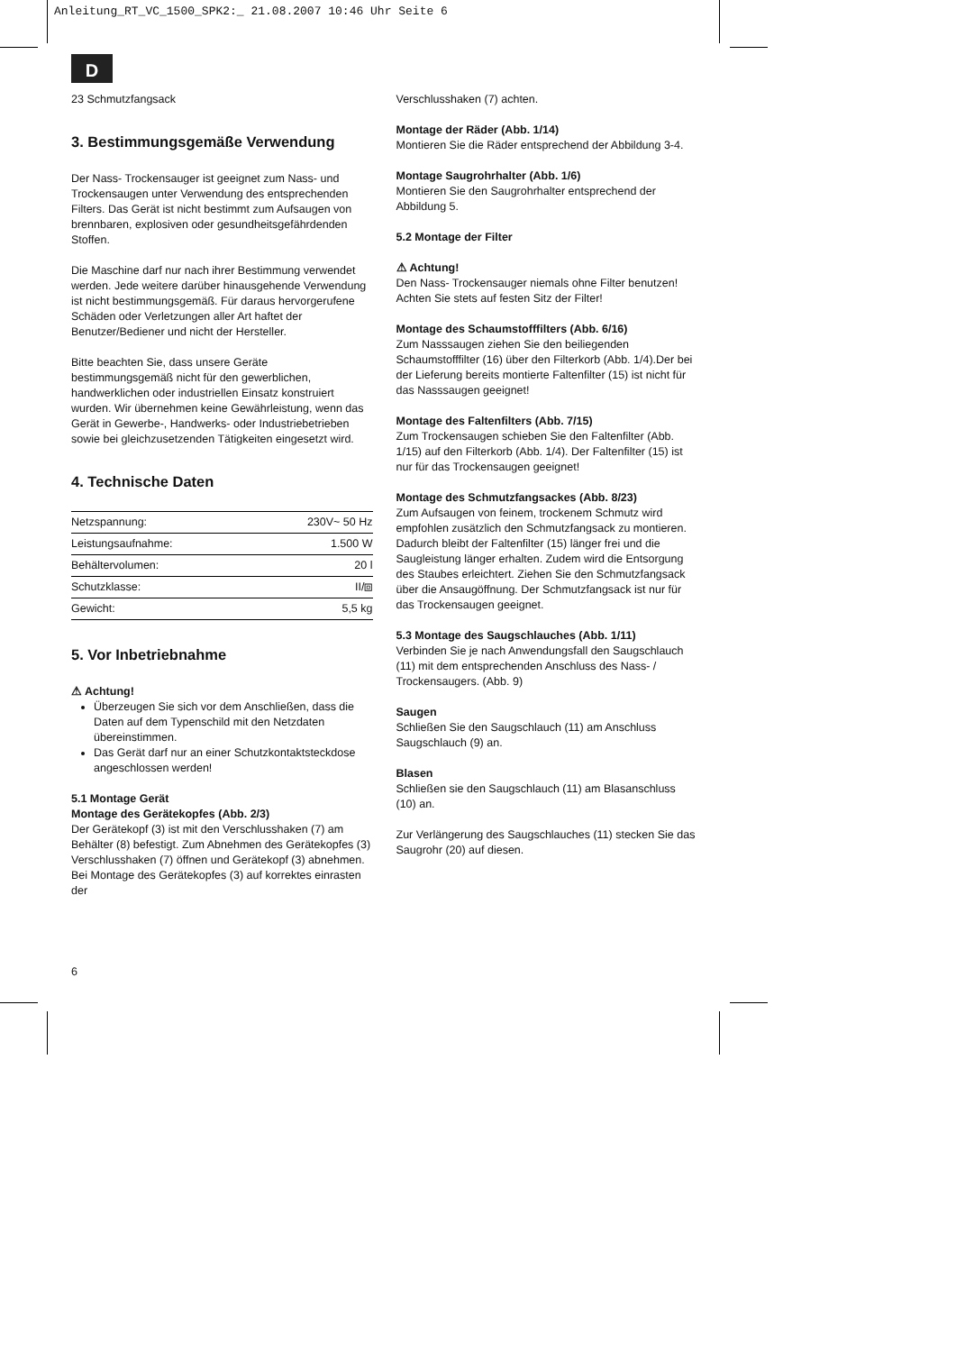Anleitung_RT_VC_1500_SPK2:_ 21.08.2007 10:46 Uhr Seite 6
D
23 Schmutzfangsack
3. Bestimmungsgemäße Verwendung
Der Nass- Trockensauger ist geeignet zum Nass- und Trockensaugen unter Verwendung des entsprechenden Filters. Das Gerät ist nicht bestimmt zum Aufsaugen von brennbaren, explosiven oder gesundheitsgefährdenden Stoffen.
Die Maschine darf nur nach ihrer Bestimmung verwendet werden. Jede weitere darüber hinausgehende Verwendung ist nicht bestimmungsgemäß. Für daraus hervorgerufene Schäden oder Verletzungen aller Art haftet der Benutzer/Bediener und nicht der Hersteller.
Bitte beachten Sie, dass unsere Geräte bestimmungsgemäß nicht für den gewerblichen, handwerklichen oder industriellen Einsatz konstruiert wurden. Wir übernehmen keine Gewährleistung, wenn das Gerät in Gewerbe-, Handwerks- oder Industriebetrieben sowie bei gleichzusetzenden Tätigkeiten eingesetzt wird.
4. Technische Daten
| Netzspannung: | 230V~ 50 Hz |
| Leistungsaufnahme: | 1.500 W |
| Behältervolumen: | 20 l |
| Schutzklasse: | II/⧈ |
| Gewicht: | 5,5 kg |
5. Vor Inbetriebnahme
⚠ Achtung!
Überzeugen Sie sich vor dem Anschließen, dass die Daten auf dem Typenschild mit den Netzdaten übereinstimmen.
Das Gerät darf nur an einer Schutzkontaktsteckdose angeschlossen werden!
5.1 Montage Gerät
Montage des Gerätekopfes (Abb. 2/3)
Der Gerätekopf (3) ist mit den Verschlusshaken (7) am Behälter (8) befestigt. Zum Abnehmen des Gerätekopfes (3) Verschlusshaken (7) öffnen und Gerätekopf (3) abnehmen. Bei Montage des Gerätekopfes (3) auf korrektes einrasten der
Verschlusshaken (7) achten.
Montage der Räder (Abb. 1/14)
Montieren Sie die Räder entsprechend der Abbildung 3-4.
Montage Saugrohrhalter (Abb. 1/6)
Montieren Sie den Saugrohrhalter entsprechend der Abbildung 5.
5.2 Montage der Filter
⚠ Achtung!
Den Nass- Trockensauger niemals ohne Filter benutzen!
Achten Sie stets auf festen Sitz der Filter!
Montage des Schaumstofffilters (Abb. 6/16)
Zum Nasssaugen ziehen Sie den beiliegenden Schaumstofffilter (16) über den Filterkorb (Abb. 1/4).Der bei der Lieferung bereits montierte Faltenfilter (15) ist nicht für das Nasssaugen geeignet!
Montage des Faltenfilters (Abb. 7/15)
Zum Trockensaugen schieben Sie den Faltenfilter (Abb. 1/15) auf den Filterkorb (Abb. 1/4). Der Faltenfilter (15) ist nur für das Trockensaugen geeignet!
Montage des Schmutzfangsackes (Abb. 8/23)
Zum Aufsaugen von feinem, trockenem Schmutz wird empfohlen zusätzlich den Schmutzfangsack zu montieren. Dadurch bleibt der Faltenfilter (15) länger frei und die Saugleistung länger erhalten. Zudem wird die Entsorgung des Staubes erleichtert. Ziehen Sie den Schmutzfangsack über die Ansaugöffnung. Der Schmutzfangsack ist nur für das Trockensaugen geeignet.
5.3 Montage des Saugschlauches (Abb. 1/11)
Verbinden Sie je nach Anwendungsfall den Saugschlauch (11) mit dem entsprechenden Anschluss des Nass- / Trockensaugers. (Abb. 9)
Saugen
Schließen Sie den Saugschlauch (11) am Anschluss Saugschlauch (9) an.
Blasen
Schließen sie den Saugschlauch (11) am Blasanschluss (10) an.
Zur Verlängerung des Saugschlauches (11) stecken Sie das Saugrohr (20) auf diesen.
6